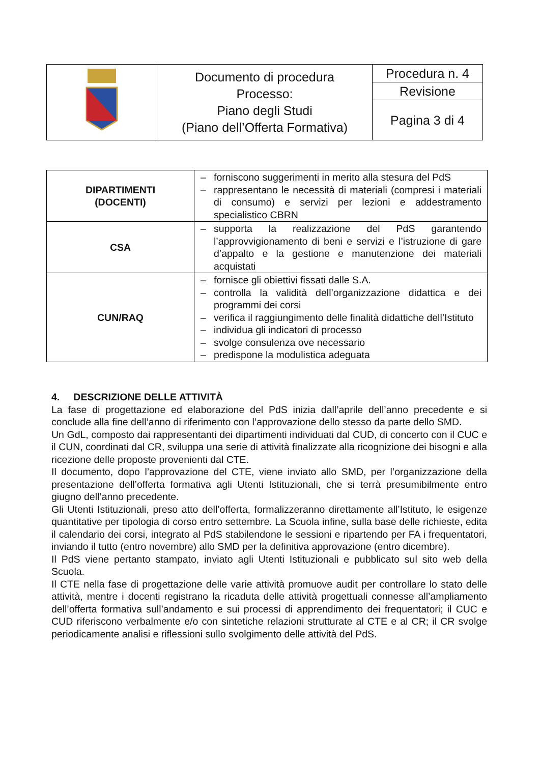| | Documento di procedura Processo: Piano degli Studi (Piano dell’Offerta Formativa) | Procedura n. 4 |
| | | Revisione |
| | | Pagina 3 di 4 |
| DIPARTIMENTI (DOCENTI) | – forniscono suggerimenti in merito alla stesura del PdS – rappresentano le necessità di materiali (compresi i materiali di consumo) e servizi per lezioni e addestramento specialistico CBRN |
| CSA | – supporta la realizzazione del PdS garantendo l’approvvigionamento di beni e servizi e l’istruzione di gare d’appalto e la gestione e manutenzione dei materiali acquistati |
| CUN/RAQ | – fornisce gli obiettivi fissati dalle S.A. – controlla la validità dell’organizzazione didattica e dei programmi dei corsi – verifica il raggiungimento delle finalità didattiche dell’Istituto – individua gli indicatori di processo – svolge consulenza ove necessario – predispone la modulistica adeguata |
4. DESCRIZIONE DELLE ATTIVITÀ
La fase di progettazione ed elaborazione del PdS inizia dall’aprile dell’anno precedente e si conclude alla fine dell’anno di riferimento con l’approvazione dello stesso da parte dello SMD.
Un GdL, composto dai rappresentanti dei dipartimenti individuati dal CUD, di concerto con il CUC e il CUN, coordinati dal CR, sviluppa una serie di attività finalizzate alla ricognizione dei bisogni e alla ricezione delle proposte provenienti dal CTE.
Il documento, dopo l’approvazione del CTE, viene inviato allo SMD, per l’organizzazione della presentazione dell’offerta formativa agli Utenti Istituzionali, che si terrà presumibilmente entro giugno dell’anno precedente.
Gli Utenti Istituzionali, preso atto dell’offerta, formalizzeranno direttamente all’Istituto, le esigenze quantitative per tipologia di corso entro settembre. La Scuola infine, sulla base delle richieste, edita il calendario dei corsi, integrato al PdS stabilendone le sessioni e ripartendo per FA i frequentatori, inviando il tutto (entro novembre) allo SMD per la definitiva approvazione (entro dicembre).
Il PdS viene pertanto stampato, inviato agli Utenti Istituzionali e pubblicato sul sito web della Scuola.
Il CTE nella fase di progettazione delle varie attività promuove audit per controllare lo stato delle attività, mentre i docenti registrano la ricaduta delle attività progettuali connesse all’ampliamento dell’offerta formativa sull’andamento e sui processi di apprendimento dei frequentatori; il CUC e CUD riferiscono verbalmente e/o con sintetiche relazioni strutturate al CTE e al CR; il CR svolge periodicamente analisi e riflessioni sullo svolgimento delle attività del PdS.